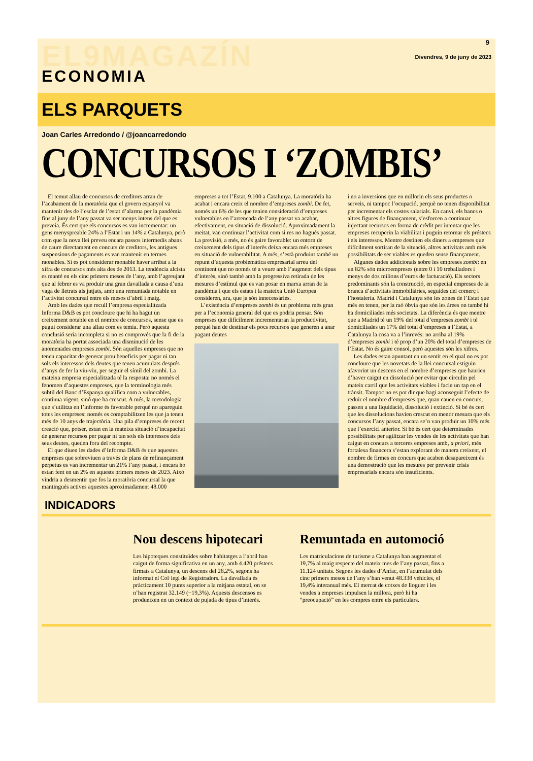EL9MAGAZÍN 9
Divendres, 9 de juny de 2023
ECONOMIA
ELS PARQUETS
Joan Carles Arredondo / @joancarredondo
CONCURSOS I ‘ZOMBIS’
El temut allau de concursos de creditors arran de l’acabament de la moratòria que el govern espanyol va mantenir des de l’esclat de l’estat d’alarma per la pandèmia fins al juny de l’any passat va ser menys intens del que es preveia. És cert que els concursos es van incrementar: un gens menyspreable 24% a l’Estat i un 14% a Catalunya, però com que la nova llei preveu encara passos intermedis abans de caure directament en concurs de creditors, les antigues suspensions de pagaments es van mantenir en termes raonables. Si es pot considerar raonable haver arribat a la xifra de concursos més alta des de 2013. La tendència alcista es manté en els cinc primers mesos de l’any, amb l’agreujant que al febrer es va produir una gran davallada a causa d’una vaga de lletrats als jutjats, amb una remuntada notable en l’activitat concursal entre els mesos d’abril i maig.
Amb les dades que recull l’empresa especialitzada Informa D&B es pot concloure que hi ha hagut un creixement notable en el nombre de concursos, sense que es pugui considerar una allau com es temia. Però aquesta conclusió seria incompleta si no es comprovés que la fi de la moratòria ha portat associada una disminució de les anomenades empreses zombi. Són aquelles empreses que no tenen capacitat de generar prou beneficis per pagar ni tan sols els interessos dels deutes que tenen acumulats després d’anys de fer la viu-viu, per seguir el símil del zombi. La mateixa empresa especialitzada té la resposta: no només el fenomen d’aquestes empreses, que la terminologia més subtil del Banc d’Espanya qualifica com a vulnerables, continua vigent, sinó que ha crescut. A més, la metodologia que s’utilitza en l’informe és favorable perquè no apareguin totes les empreses: només es comptabilitzen les que ja tenen més de 10 anys de trajectòria. Una pila d’empreses de recent creació que, potser, estan en la mateixa situació d’incapacitat de generar recursos per pagar ni tan sols els interessos dels seus deutes, queden fora del recompte.
El que diuen les dades d’Informa D&B és que aquestes empreses que sobreviuen a través de plans de refinançament perpetus es van incrementar un 21% l’any passat, i encara ho estan fent en un 2% en aquests primers mesos de 2023. Això vindria a desmentir que fos la moratòria concursal la que mantingués actives aquestes aproximadament 48.000 empreses a tot l’Estat, 9.100 a Catalunya. La moratòria ha acabat i encara creix el nombre d’empreses zombi. De fet, només un 6% de les que tenien consideració d’empreses vulnerables en l’arrencada de l’any passat va acabar, efectivament, en situació de dissolució. Aproximadament la meitat, van continuar l’activitat com si res no hagués passat. La previsió, a més, no és gaire favorable: un entorn de creixement dels tipus d’interès deixa encara més empreses en situació de vulnerabilitat. A més, s’està produint també un repunt d’aquesta problemàtica empresarial arreu del continent que no només té a veure amb l’augment dels tipus d’interès, sinó també amb la progressiva retirada de les mesures d’estímul que es van posar en marxa arran de la pandèmia i que els estats i la mateixa Unió Europea consideren, ara, que ja són innecessàries.
L’existència d’empreses zombi és un problema més gran per a l’economia general del que es podria pensar. Són empreses que difícilment incrementaran la productivitat, perquè han de destinar els pocs recursos que generen a anar pagant deutes
i no a inversions que en millorin els seus productes o serveis, ni tampoc l’ocupació, perquè no tenen disponibilitat per incrementar els costos salarials. En canvi, els bancs o altres figures de finançament, s’esforcen a continuar injectant recursos en forma de crèdit per intentar que les empreses recuperin la viabilitat i puguin retornar els préstecs i els interessos. Mentre destinen els diners a empreses que difícilment sortiran de la situació, altres activitats amb més possibilitats de ser viables es queden sense finançament.
Algunes dades addicionals sobre les empreses zombi: en un 82% són microempreses (entre 0 i 10 treballadors i menys de dos milions d’euros de facturació). Els sectors predominants són la construcció, en especial empreses de la branca d’activitats immobiliàries, seguides del comerç i l’hostaleria. Madrid i Catalunya són les zones de l’Estat que més en tenen, per la raó òbvia que són les àrees on també hi ha domiciliades més societats. La diferència és que mentre que a Madrid té un 19% del total d’empreses zombi i té domiciliades un 17% del total d’empreses a l’Estat, a Catalunya la cosa va a l’inrevés: no arriba al 19% d’empreses zombi i té prop d’un 20% del total d’empreses de l’Estat. No és gaire consol, però aquestes són les xifres.
Les dades estan apuntant en un sentit en el qual no es pot concloure que les novetats de la llei concursal estiguin afavorint un descens en el nombre d’empreses que haurien d’haver caigut en dissolució per evitar que circulin pel mateix carril que les activitats viables i facin un tap en el trànsit. Tampoc no es pot dir que hagi aconseguit l’efecte de reduir el nombre d’empreses que, quan cauen en concurs, passen a una liquidació, dissolució i extinció. Si bé és cert que les dissolucions havien crescut en menor mesura que els concursos l’any passat, encara se’n van produir un 10% més que l’exercici anterior. Si bé és cert que determinades possibilitats per agilitzar les vendes de les activitats que han caigut en concurs a terceres empreses amb, a priori, més fortalesa financera s’estan explorant de manera creixent, el nombre de firmes en concurs que acaben desapareixent és una demostració que les mesures per prevenir crisis empresarials encara són insuficients.
INDICADORS
Nou descens hipotecari
Les hipoteques constituïdes sobre habitatges a l’abril han caigut de forma significativa en un any, amb 4.420 préstecs firmats a Catalunya, un descens del 28,2%, segons ha informat el Col·legi de Registradors. La davallada és pràcticament 10 punts superior a la mitjana estatal, on se n’han registrat 32.149 (−19,3%). Aquests descensos es produeixen en un context de pujada de tipus d’interès.
Remuntada en automoció
Les matriculacions de turisme a Catalunya han augmentat el 19,7% al maig respecte del mateix mes de l’any passat, fins a 11.124 unitats. Segons les dades d’Anfac, en l’acumulat dels cinc primers mesos de l’any s’han venut 48.338 vehicles, el 19,4% interanual més. El mercat de cotxes de lloguer i les vendes a empreses impulsen la millora, però hi ha “preocupació” en les compres entre els particulars.